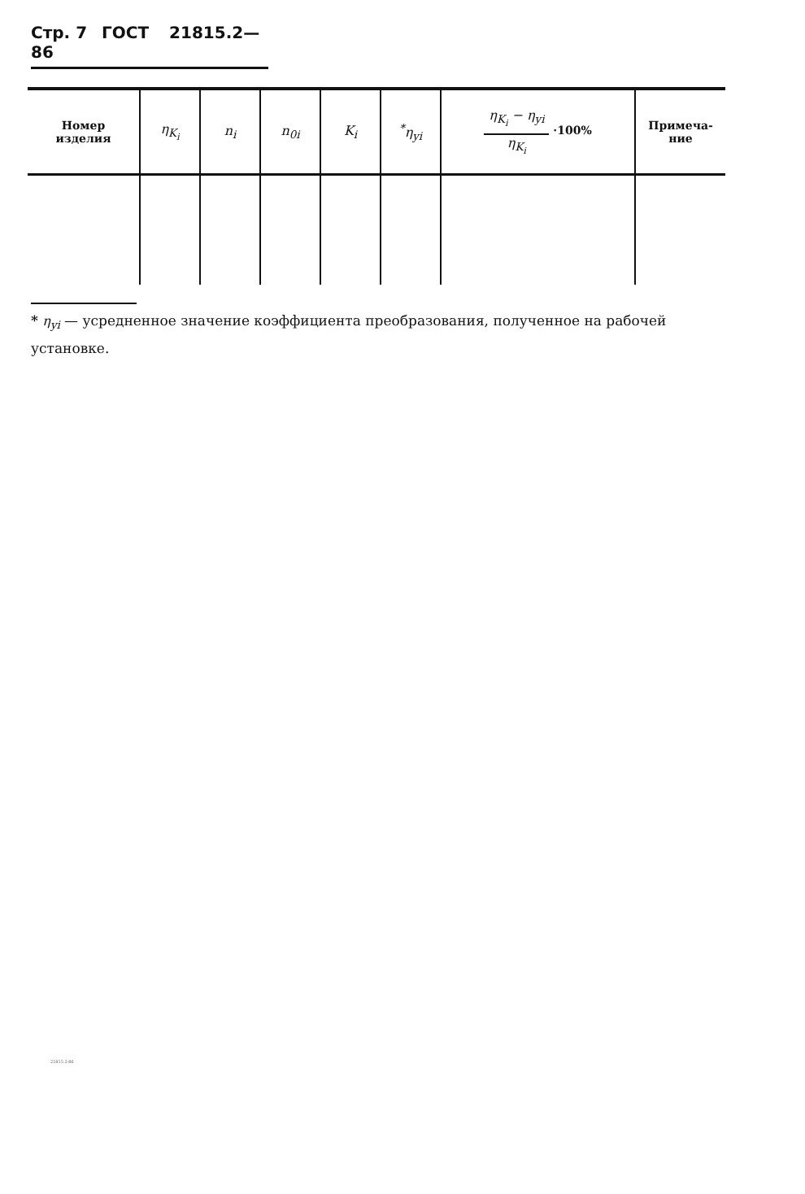Стр. 7 ГОСТ 21815.2—86
| Номер изделия | η<sub>K<sub>i</sub></sub> | n<sub>i</sub> | n<sub>0i</sub> | K<sub>i</sub> | <sup>*</sup> η<sub>yi</sub> | η<sub>K<sub>i</sub></sub> − η<sub>yi</sub> η<sub>K<sub>i</sub></sub> ·100% | Примеча- ние |
| --- | --- | --- | --- | --- | --- | --- | --- |
* η<sub>yi</sub> — усредненное значение коэффициента преобразования, полученное на рабочей установке.
21815.2-86